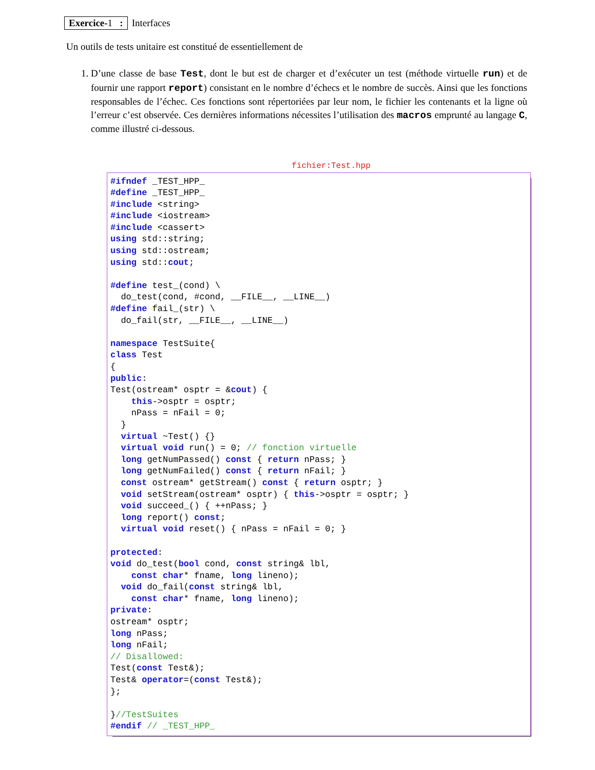Exercice-1 : Interfaces
Un outils de tests unitaire est constitué de essentiellement de
1. D’une classe de base Test, dont le but est de charger et d’exécuter un test (méthode virtuelle run) et de fournir une rapport report) consistant en le nombre d’échecs et le nombre de succès. Ainsi que les fonctions responsables de l’échec. Ces fonctions sont répertoriées par leur nom, le fichier les contenants et la ligne où l’erreur c’est observée. Ces dernières informations nécessites l’utilisation des macros emprunté au langage C, comme illustré ci-dessous.
fichier:Test.hpp
#ifndef _TEST_HPP_
#define _TEST_HPP_
#include <string>
#include <iostream>
#include <cassert>
using std::string;
using std::ostream;
using std::cout;

#define test_(cond) \
  do_test(cond, #cond, __FILE__, __LINE__)
#define fail_(str) \
  do_fail(str, __FILE__, __LINE__)

namespace TestSuite{
class Test
{
public:
Test(ostream* osptr = &cout) {
    this->osptr = osptr;
    nPass = nFail = 0;
  }
  virtual ~Test() {}
  virtual void run() = 0; // fonction virtuelle
  long getNumPassed() const { return nPass; }
  long getNumFailed() const { return nFail; }
  const ostream* getStream() const { return osptr; }
  void setStream(ostream* osptr) { this->osptr = osptr; }
  void succeed_() { ++nPass; }
  long report() const;
  virtual void reset() { nPass = nFail = 0; }

protected:
void do_test(bool cond, const string& lbl,
    const char* fname, long lineno);
  void do_fail(const string& lbl,
    const char* fname, long lineno);
private:
ostream* osptr;
long nPass;
long nFail;
// Disallowed:
Test(const Test&);
Test& operator=(const Test&);
};

}//TestSuites
#endif // _TEST_HPP_